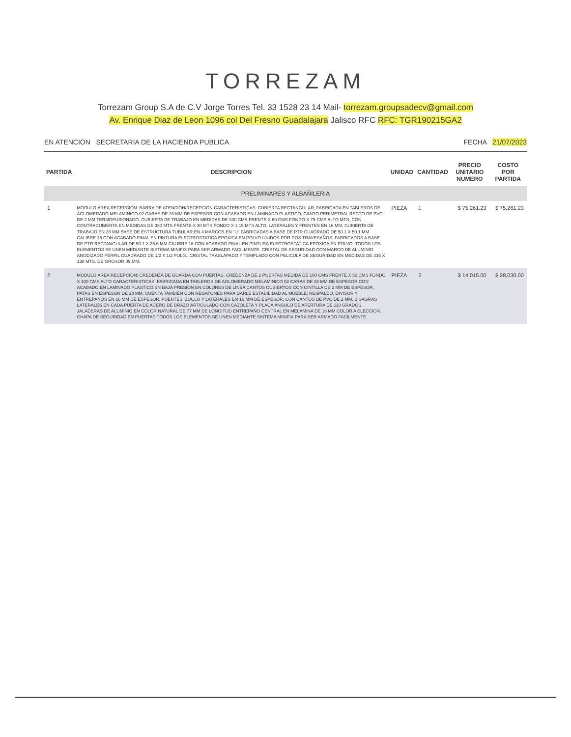TORREZAM
Torrezam Group S.A de C.V Jorge Torres Tel. 33 1528 23 14 Mail- torrezam.groupsadecv@gmail.com
Av. Enrique Diaz de Leon 1096 col Del Fresno Guadalajara Jalisco RFC RFC: TGR190215GA2
EN ATENCION SECRETARIA DE LA HACIENDA PUBLICA
FECHA 21/07/2023
| PARTIDA | DESCRIPCION | UNIDAD | CANTIDAD | PRECIO UNITARIO NUMERO | COSTO POR PARTIDA |
| --- | --- | --- | --- | --- | --- |
| PRELIMINARES Y ALBAÑILERIA | | | | | |
| 1 | MODULO ÁREA RECEPCIÓN: BARRA DE ATENCION/RECEPCION CARACTERISTICAS: CUBIERTA RECTANGULAR, FABRICADA EN TABLEROS DE AGLOMERADO MELAMINICO 02 CARAS DE 28 MM DE ESPESOR CON ACABADO EN LAMINADO PLASTICO, CANTO PERIMETRAL RECTO DE PVC DE 2 MM TERMOFUSIONADO, CUBIERTA DE TRABAJO EN MEDIDAS DE 330 CMS FRENTE X 60 CMS FONDO X 75 CMS ALTO MTS, CON CONTRACUBIERTA EN MEDIDAS DE 330 MTS FRENTE X 30 MTS FONDO X 1.15 MTS ALTO, LATERALES Y FRENTES EN 16 MM, CUBIERTA DE TRABAJO EN 28 MM BASE DE ESTRUCTURA TUBULAR EN 4 MARCOS EN "U" FABRICADAS A BASE DE PTR CUADRADO DE 50.1 X 50.1 MM CALIBRE 16 CON ACABADO FINAL EN PINTURA ELECTROSTATICA EPOXICA EN POLVO UNIDOS POR DOS TRAVESAÑOS, FABRICADOS A BASE DE PTR RECTANGULAR DE 50.1 X 25.6 MM CALIBRE 16 CON ACABADO FINAL EN PINTURA ELECTROSTATICA EPOXICA EN POLVO. TODOS LOS ELEMENTOS SE UNEN MEDIANTE SISTEMA MINIFIX PARA SER ARMADO FACILMENTE. CRISTAL DE SEGURIDAD CON MARCO DE ALUMINIO ANODIZADO PERFIL CUADRADO DE 1/2 X 1/2 PULG., CRISTAL TRASLAPADO Y TEMPLADO CON PELICULA DE SEGURIDAD EN MEDIDAS DE 335 X 138 MTS. DE GROSOR 09 MM. | PIEZA | 1 | $ 75,261.23 | $ 75,261.23 |
| 2 | MÓDULO ÁREA RECEPCIÓN: CREDENZA DE GUARDA CON PUERTAS. CREDENZA DE 2 PUERTAS MEDIDA DE 100 CMS FRENTE X 50 CMS FONDO X 100 CMS ALTO CARACTERISTICAS: FABRICADA EN TABLEROS DE AGLOMERADO MELAMINICO 02 CARAS DE 28 MM DE ESPESOR CON ACABADO EN LAMINADO PLASTICO EN BAJA PRESIÓN EN COLORES DE LÍNEA CANTOS CUBIERTOS CON CINTILLA DE 2 MM DE ESPESOR, PATAS EN ESPESOR DE 28 MM, CUENTA TAMBIÉN CON REGATONES PARA DARLE ESTABILIDAD AL MUEBLE; RESPALDO, DIVISOR Y ENTREPAÑOS EN 16 MM DE ESPESOR, PUENTES, ZOCLO Y LATERALES EN 16 MM DE ESPESOR, CON CANTOS DE PVC DE 2 MM. BISAGRAS LATERALES EN CADA PUERTA DE ACERO DE BRAZO ARTICULADO CON CAZOLETA Y PLACA ÁNGULO DE APERTURA DE 110 GRADOS. JALADERAS DE ALUMINIO EN COLOR NATURAL DE 77 MM DE LONGITUD ENTREPAÑO CENTRAL EN MELAMINA DE 16 MM COLOR A ELECCION. CHAPA DE SEGURIDAD EN PUERTAS TODOS LOS ELEMENTOS SE UNEN MEDIANTE SISTEMA MINIFIX PARA SER ARMADO FACILMENTE. | PIEZA | 2 | $ 14,015.00 | $ 28,030.00 |